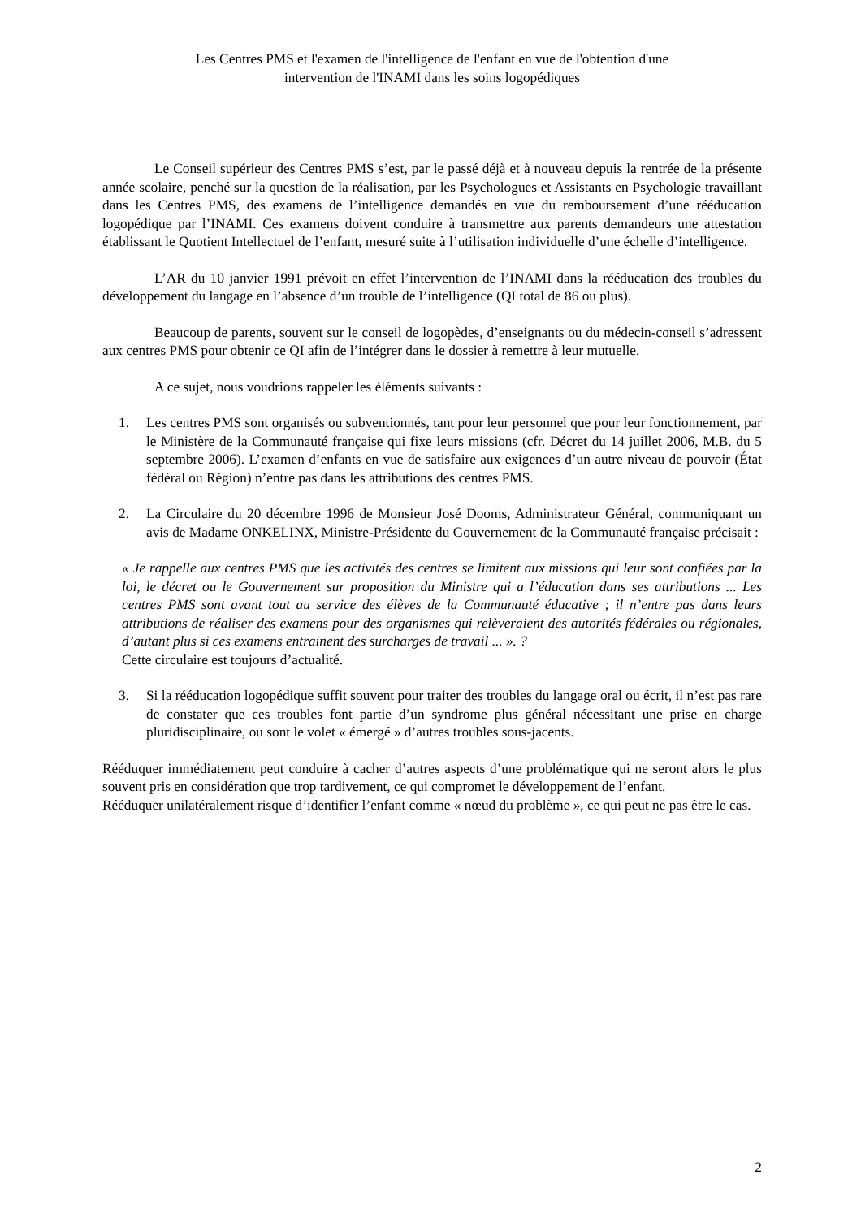Les Centres PMS et l'examen de l'intelligence de l'enfant en vue de l'obtention d'une
intervention de l'INAMI dans les soins logopédiques
Le Conseil supérieur des Centres PMS s’est, par le passé déjà et à nouveau depuis la rentrée de la présente année scolaire, penché sur la question de la réalisation, par les Psychologues et Assistants en Psychologie travaillant dans les Centres PMS, des examens de l’intelligence demandés en vue du remboursement d’une rééducation logopédique par l’INAMI. Ces examens doivent conduire à transmettre aux parents demandeurs une attestation établissant le Quotient Intellectuel de l’enfant, mesuré suite à l’utilisation individuelle d’une échelle d’intelligence.
L’AR du 10 janvier 1991 prévoit en effet l’intervention de l’INAMI dans la rééducation des troubles du développement du langage en l’absence d’un trouble de l’intelligence (QI total de 86 ou plus).
Beaucoup de parents, souvent sur le conseil de logopèdes, d’enseignants ou du médecin-conseil s’adressent aux centres PMS pour obtenir ce QI afin de l’intégrer dans le dossier à remettre à leur mutuelle.
A ce sujet, nous voudrions rappeler les éléments suivants :
1. Les centres PMS sont organisés ou subventionnés, tant pour leur personnel que pour leur fonctionnement, par le Ministère de la Communauté française qui fixe leurs missions (cfr. Décret du 14 juillet 2006, M.B. du 5 septembre 2006). L’examen d’enfants en vue de satisfaire aux exigences d’un autre niveau de pouvoir (État fédéral ou Région) n’entre pas dans les attributions des centres PMS.
2. La Circulaire du 20 décembre 1996 de Monsieur José Dooms, Administrateur Général, communiquant un avis de Madame ONKELINX, Ministre-Présidente du Gouvernement de la Communauté française précisait :
« Je rappelle aux centres PMS que les activités des centres se limitent aux missions qui leur sont confiées par la loi, le décret ou le Gouvernement sur proposition du Ministre qui a l’éducation dans ses attributions ... Les centres PMS sont avant tout au service des élèves de la Communauté éducative ; il n’entre pas dans leurs attributions de réaliser des examens pour des organismes qui relèveraient des autorités fédérales ou régionales, d’autant plus si ces examens entrainent des surcharges de travail ... ». ?
Cette circulaire est toujours d’actualité.
3. Si la rééducation logopédique suffit souvent pour traiter des troubles du langage oral ou écrit, il n’est pas rare de constater que ces troubles font partie d’un syndrome plus général nécessitant une prise en charge pluridisciplinaire, ou sont le volet « émergé » d’autres troubles sous-jacents.
Rééduquer immédiatement peut conduire à cacher d’autres aspects d’une problématique qui ne seront alors le plus souvent pris en considération que trop tardivement, ce qui compromet le développement de l’enfant.
Rééduquer unilatéralement risque d’identifier l’enfant comme « nœud du problème », ce qui peut ne pas être le cas.
2